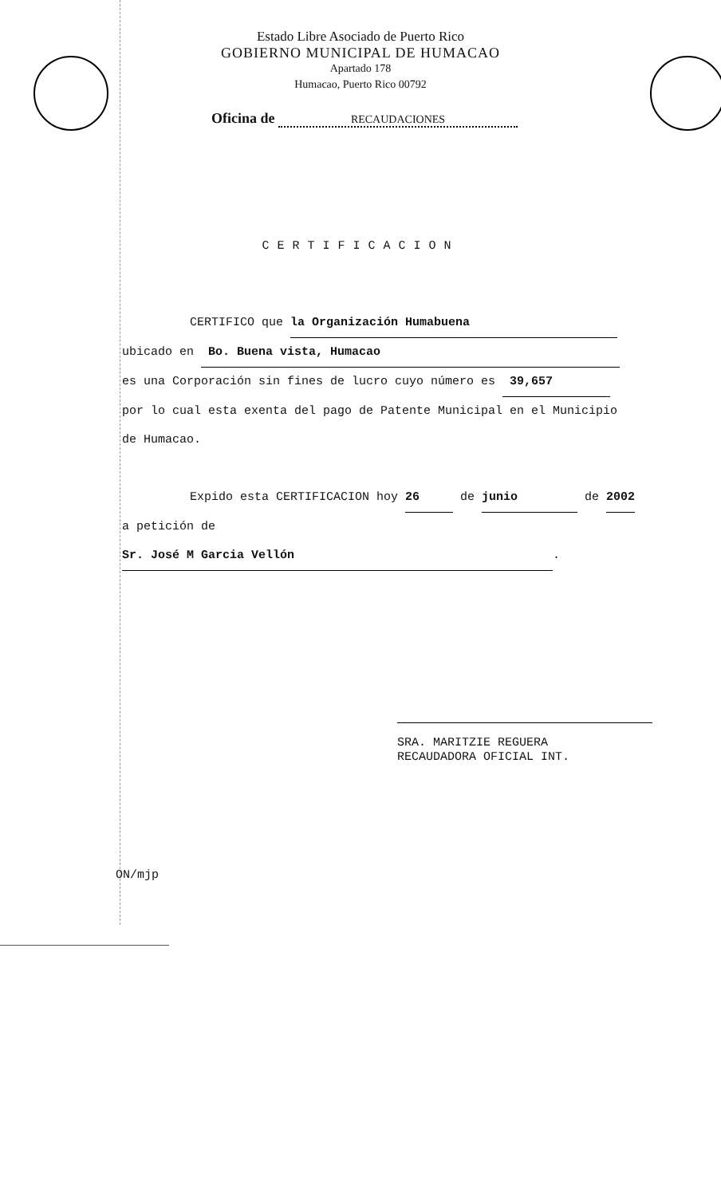Estado Libre Asociado de Puerto Rico
GOBIERNO MUNICIPAL DE HUMACAO
Apartado 178
Humacao, Puerto Rico 00792
Oficina de RECAUDACIONES
CERTIFICACION
CERTIFICO que la Organización Humabuena
ubicado en Bo. Buena vista, Humacao
es una Corporación sin fines de lucro cuyo número es 39,657
por lo cual esta exenta del pago de Patente Municipal en el Municipio
de Humacao.
Expido esta CERTIFICACION hoy 26 de junio de 2002
a petición de Sr. José M Garcia Vellón.
SRA. MARITZIE REGUERA
RECAUDADORA OFICIAL INT.
ON/mjp